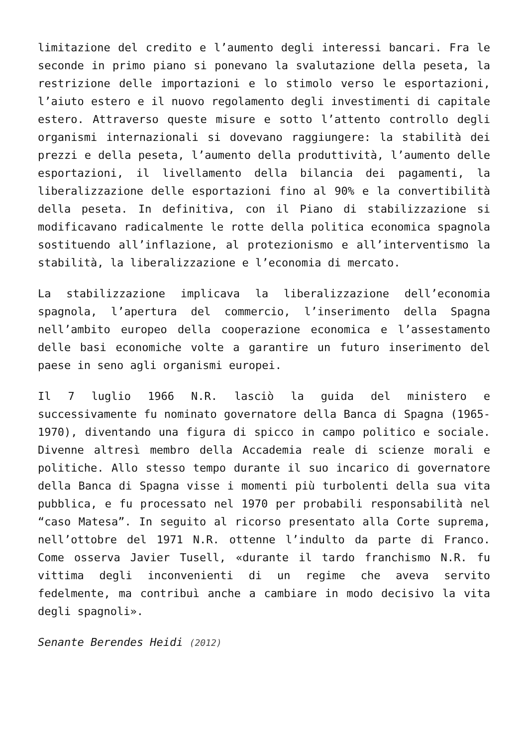limitazione del credito e l’aumento degli interessi bancari. Fra le seconde in primo piano si ponevano la svalutazione della peseta, la restrizione delle importazioni e lo stimolo verso le esportazioni, l’aiuto estero e il nuovo regolamento degli investimenti di capitale estero. Attraverso queste misure e sotto l’attento controllo degli organismi internazionali si dovevano raggiungere: la stabilità dei prezzi e della peseta, l’aumento della produttività, l’aumento delle esportazioni, il livellamento della bilancia dei pagamenti, la liberalizzazione delle esportazioni fino al 90% e la convertibilità della peseta. In definitiva, con il Piano di stabilizzazione si modificavano radicalmente le rotte della politica economica spagnola sostituendo all’inflazione, al protezionismo e all’interventismo la stabilità, la liberalizzazione e l’economia di mercato.
La stabilizzazione implicava la liberalizzazione dell’economia spagnola, l’apertura del commercio, l’inserimento della Spagna nell’ambito europeo della cooperazione economica e l’assestamento delle basi economiche volte a garantire un futuro inserimento del paese in seno agli organismi europei.
Il 7 luglio 1966 N.R. lasciò la guida del ministero e successivamente fu nominato governatore della Banca di Spagna (1965-1970), diventando una figura di spicco in campo politico e sociale. Divenne altresì membro della Accademia reale di scienze morali e politiche. Allo stesso tempo durante il suo incarico di governatore della Banca di Spagna visse i momenti più turbolenti della sua vita pubblica, e fu processato nel 1970 per probabili responsabilità nel “caso Matesa”. In seguito al ricorso presentato alla Corte suprema, nell’ottobre del 1971 N.R. ottenne l’indulto da parte di Franco. Come osserva Javier Tusell, «durante il tardo franchismo N.R. fu vittima degli inconvenienti di un regime che aveva servito fedelmente, ma contribuì anche a cambiare in modo decisivo la vita degli spagnoli».
Senante Berendes Heidi (2012)